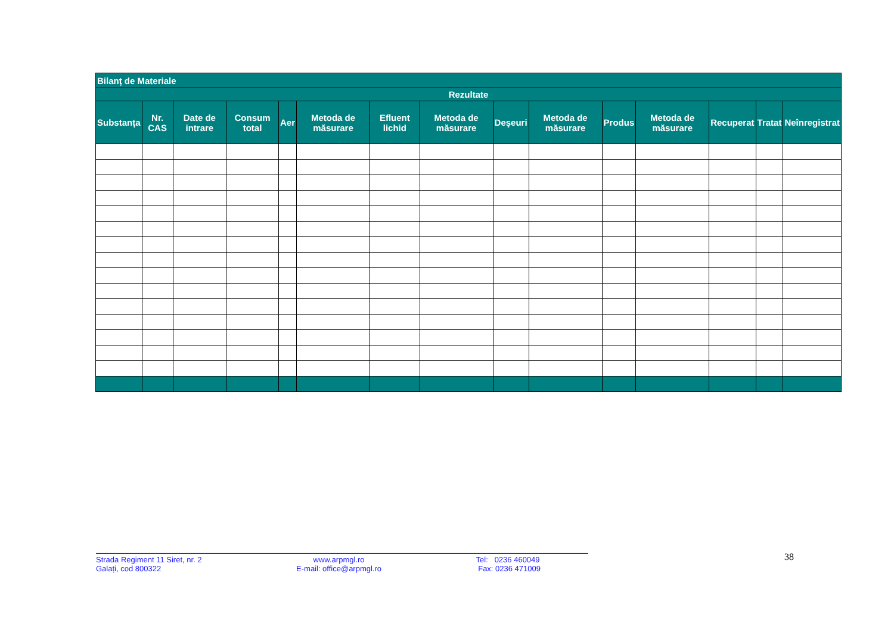| Bilanț de Materiale | | | | | | | | | | | | | | |
| --- | --- | --- | --- | --- | --- | --- | --- | --- | --- | --- | --- | --- | --- | --- |
| Rezultate | | | | | | | | | | | | | | |
| Substanța | Nr. CAS | Date de intrare | Consum total | Aer | Metoda de măsurare | Efluent lichid | Metoda de măsurare | Deşeuri | Metoda de măsurare | Produs | Metoda de măsurare | Recuperat | Tratat | Neînregistrat |
Strada Regiment 11 Siret, nr. 2
Galați, cod 800322
www.arpmgl.ro
E-mail: office@arpmgl.ro
Tel: 0236 460049
Fax: 0236 471009
38